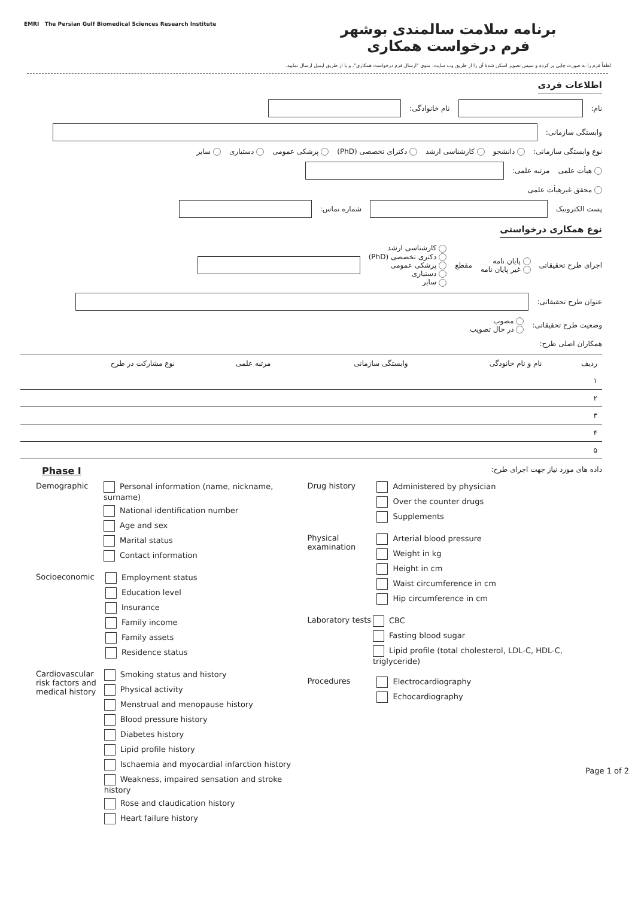برنامه سلامت سالمندی بوشهر
فرم درخواست همکاری
لطفاً فرم را به صورت چاپی پر کرده و سپس تصویر اسکن شدهٔ آن را از طریق وب سایت، منوی "ارسال فرم درخواست همکاری"، و یا از طریق ایمیل ارسال نمایید.
EMRI The Persian Gulf Biomedical Sciences Research Institute
اطلاعات فردی
نام: نام خانوادگی:
وابستگی سازمانی:
نوع وابستگی سازمانی: دانشجو کارشناسی ارشد دکترای تخصصی (PhD) پزشکی عمومی دستیاری سایر
هیأت علمی مرتبه علمی:
محقق غیرهیأت علمی
پست الکترونیک شماره تماس:
نوع همکاری درخواستی
اجرای طرح تحقیقاتی پایان نامه
غیر پایان نامه مقطع کارشناسی ارشد
دکتری تخصصی (PhD)
پزشکی عمومی
دستیاری
سایر
عنوان طرح تحقیقاتی:
وضعیت طرح تحقیقاتی: مصوب
در حال تصویب
همکاران اصلی طرح:
| ردیف | نام و نام خانودگی | وابستگی سازمانی | مرتبه علمی | نوع مشارکت در طرح |
| --- | --- | --- | --- | --- |
| ۱ | | | | |
| ۲ | | | | |
| ۳ | | | | |
| ۴ | | | | |
| ۵ | | | | |
Phase I داده های مورد نیاز جهت اجرای طرح:
Demographic Personal information (name, nickname, surname)
National identification number
Age and sex
Marital status
Contact information
Socioeconomic Employment status
Education level
Insurance
Family income
Family assets
Residence status
Cardiovascular risk factors and medical history
Smoking status and history
Physical activity
Menstrual and menopause history
Blood pressure history
Diabetes history
Lipid profile history
Ischaemia and myocardial infarction history
Weakness, impaired sensation and stroke history
Rose and claudication history
Heart failure history
Drug history Administered by physician
Over the counter drugs
Supplements
Physical examination
Arterial blood pressure
Weight in kg
Height in cm
Waist circumference in cm
Hip circumference in cm
Laboratory tests
CBC
Fasting blood sugar
Lipid profile (total cholesterol, LDL-C, HDL-C, triglyceride)
Procedures Electrocardiography
Echocardiography
Page 1 of 2